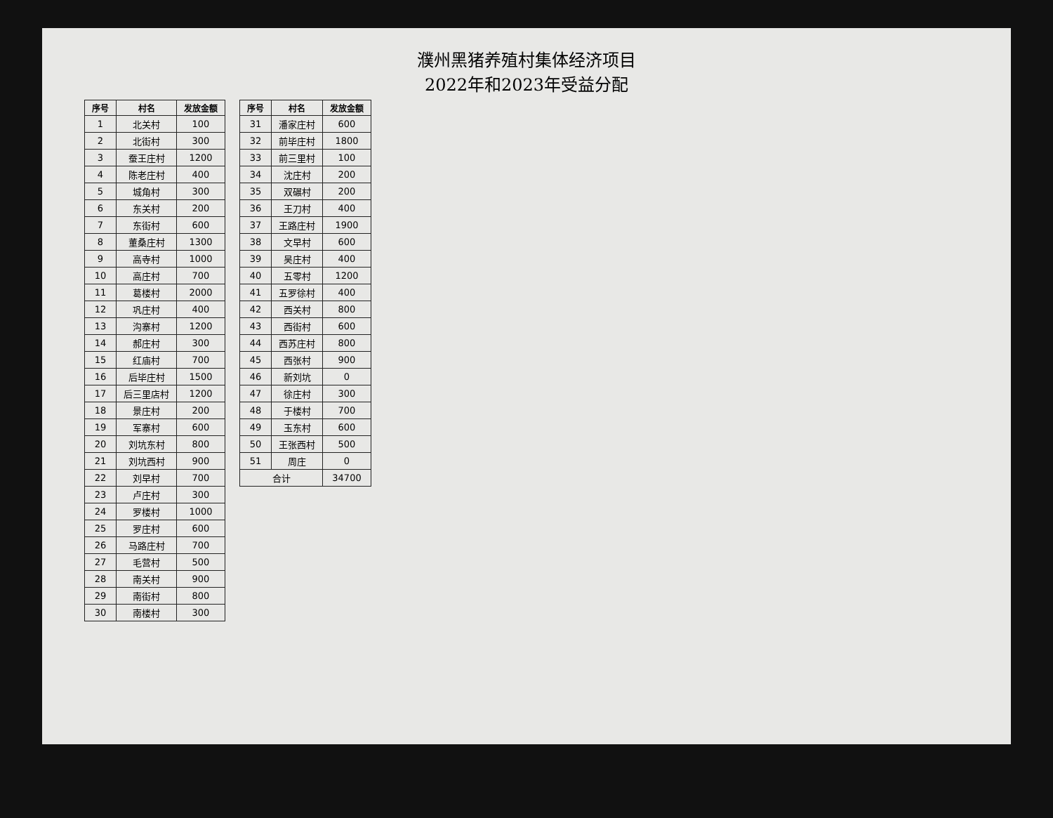濮州黑猪养殖村集体经济项目
2022年和2023年受益分配
| 序号 | 村名 | 发放金额 |
| --- | --- | --- |
| 1 | 北关村 | 100 |
| 2 | 北街村 | 300 |
| 3 | 蚕王庄村 | 1200 |
| 4 | 陈老庄村 | 400 |
| 5 | 城角村 | 300 |
| 6 | 东关村 | 200 |
| 7 | 东街村 | 600 |
| 8 | 董桑庄村 | 1300 |
| 9 | 高寺村 | 1000 |
| 10 | 高庄村 | 700 |
| 11 | 葛楼村 | 2000 |
| 12 | 巩庄村 | 400 |
| 13 | 沟寨村 | 1200 |
| 14 | 郝庄村 | 300 |
| 15 | 红庙村 | 700 |
| 16 | 后毕庄村 | 1500 |
| 17 | 后三里店村 | 1200 |
| 18 | 景庄村 | 200 |
| 19 | 军寨村 | 600 |
| 20 | 刘坑东村 | 800 |
| 21 | 刘坑西村 | 900 |
| 22 | 刘早村 | 700 |
| 23 | 卢庄村 | 300 |
| 24 | 罗楼村 | 1000 |
| 25 | 罗庄村 | 600 |
| 26 | 马路庄村 | 700 |
| 27 | 毛营村 | 500 |
| 28 | 南关村 | 900 |
| 29 | 南街村 | 800 |
| 30 | 南楼村 | 300 |
| 序号 | 村名 | 发放金额 |
| --- | --- | --- |
| 31 | 潘家庄村 | 600 |
| 32 | 前毕庄村 | 1800 |
| 33 | 前三里村 | 100 |
| 34 | 沈庄村 | 200 |
| 35 | 双碾村 | 200 |
| 36 | 王刀村 | 400 |
| 37 | 王路庄村 | 1900 |
| 38 | 文早村 | 600 |
| 39 | 吴庄村 | 400 |
| 40 | 五零村 | 1200 |
| 41 | 五罗徐村 | 400 |
| 42 | 西关村 | 800 |
| 43 | 西街村 | 600 |
| 44 | 西苏庄村 | 800 |
| 45 | 西张村 | 900 |
| 46 | 新刘坑 | 0 |
| 47 | 徐庄村 | 300 |
| 48 | 于楼村 | 700 |
| 49 | 玉东村 | 600 |
| 50 | 王张西村 | 500 |
| 51 | 周庄 | 0 |
| 合计 | | 34700 |